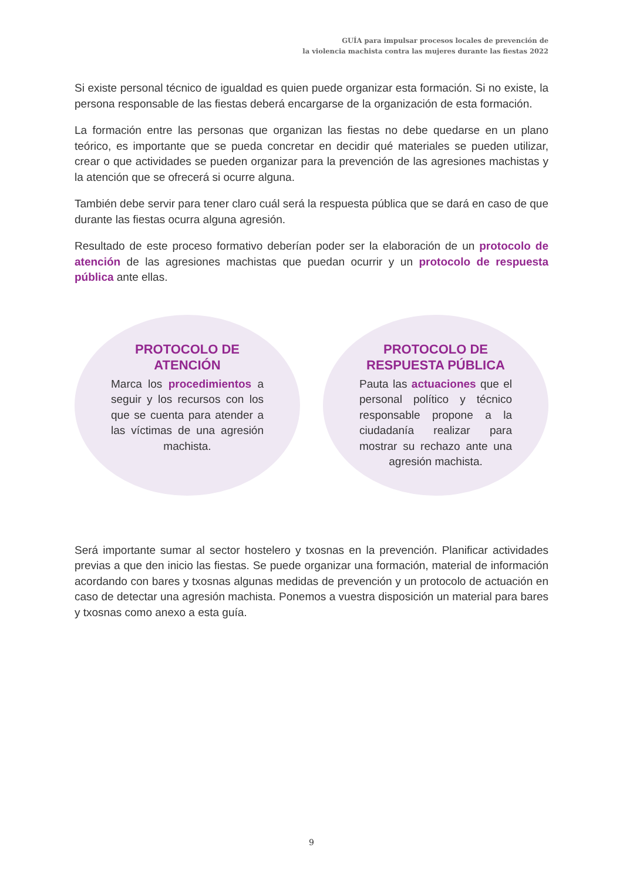GUÍA para impulsar procesos locales de prevención de
la violencia machista contra las mujeres durante las fiestas 2022
Si existe personal técnico de igualdad es quien puede organizar esta formación. Si no existe, la persona responsable de las fiestas deberá encargarse de la organización de esta formación.
La formación entre las personas que organizan las fiestas no debe quedarse en un plano teórico, es importante que se pueda concretar en decidir qué materiales se pueden utilizar, crear o que actividades se pueden organizar para la prevención de las agresiones machistas y la atención que se ofrecerá si ocurre alguna.
También debe servir para tener claro cuál será la respuesta pública que se dará en caso de que durante las fiestas ocurra alguna agresión.
Resultado de este proceso formativo deberían poder ser la elaboración de un protocolo de atención de las agresiones machistas que puedan ocurrir y un protocolo de respuesta pública ante ellas.
PROTOCOLO DE ATENCIÓN
Marca los procedimientos a seguir y los recursos con los que se cuenta para atender a las víctimas de una agresión machista.
PROTOCOLO DE RESPUESTA PÚBLICA
Pauta las actuaciones que el personal político y técnico responsable propone a la ciudadanía realizar para mostrar su rechazo ante una agresión machista.
Será importante sumar al sector hostelero y txosnas en la prevención. Planificar actividades previas a que den inicio las fiestas. Se puede organizar una formación, material de información acordando con bares y txosnas algunas medidas de prevención y un protocolo de actuación en caso de detectar una agresión machista. Ponemos a vuestra disposición un material para bares y txosnas como anexo a esta guía.
9